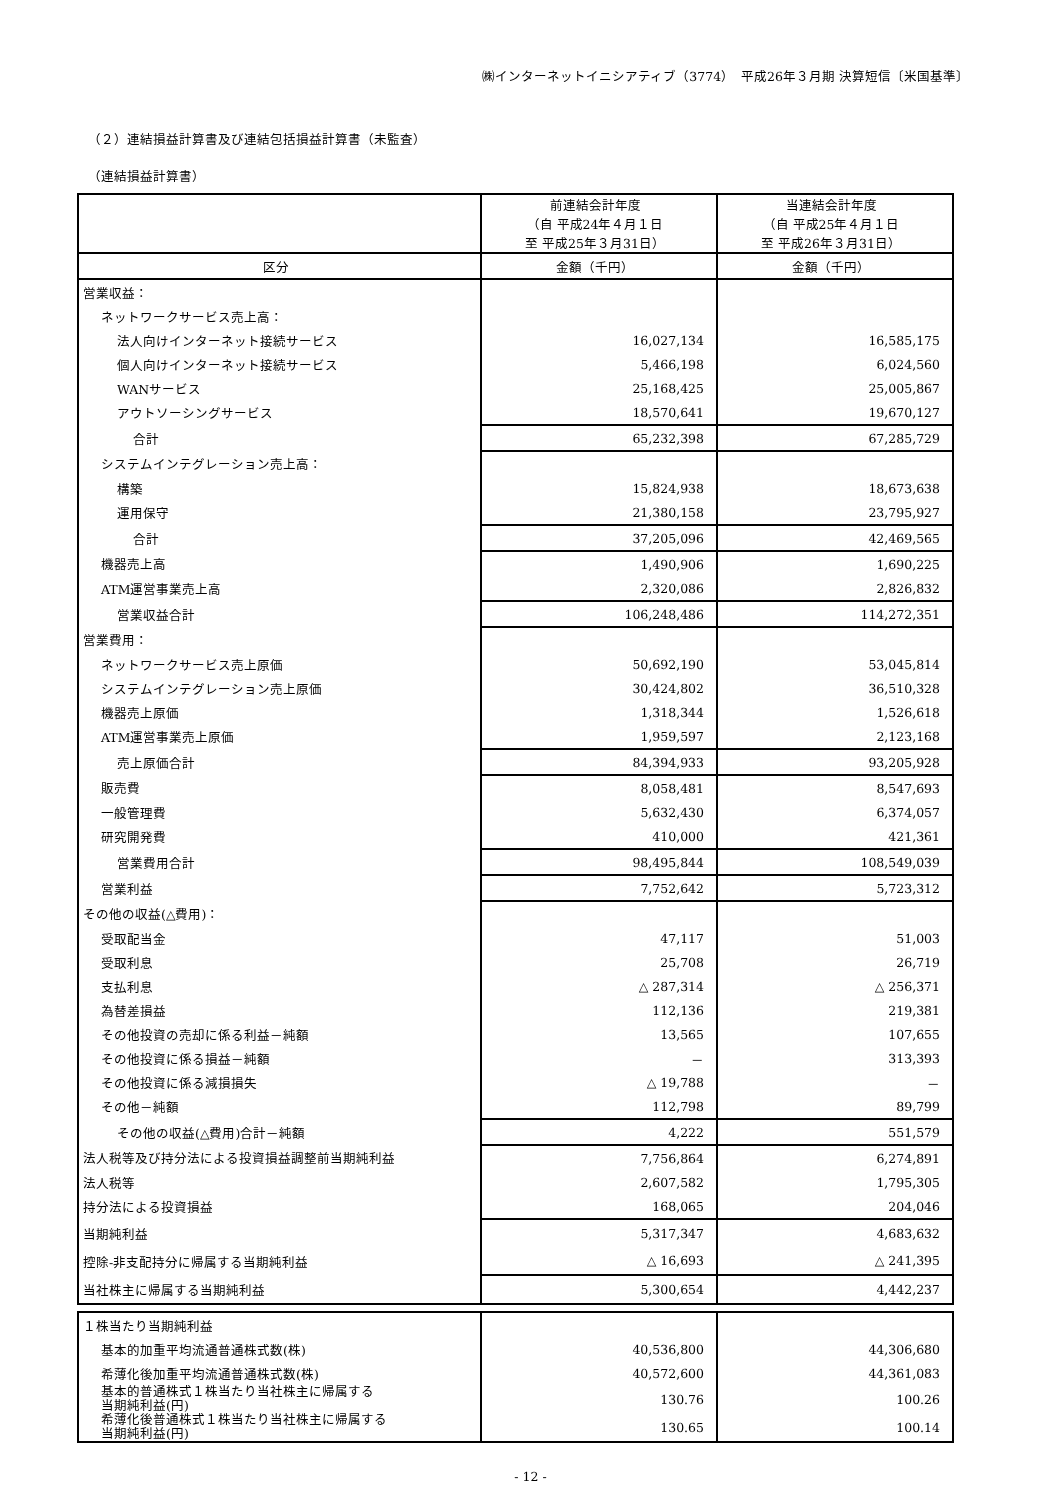㈱インターネットイニシアティブ（3774）　平成26年３月期 決算短信〔米国基準〕
（２）連結損益計算書及び連結包括損益計算書（未監査）
（連結損益計算書）
| | 前連結会計年度 （自 平成24年４月１日 至 平成25年３月31日） | 当連結会計年度 （自 平成25年４月１日 至 平成26年３月31日） |
| --- | --- | --- |
| 区分 | 金額（千円） | 金額（千円） |
| 営業収益： | | |
| ネットワークサービス売上高： | | |
| 法人向けインターネット接続サービス | 16,027,134 | 16,585,175 |
| 個人向けインターネット接続サービス | 5,466,198 | 6,024,560 |
| WANサービス | 25,168,425 | 25,005,867 |
| アウトソーシングサービス | 18,570,641 | 19,670,127 |
| 合計 | 65,232,398 | 67,285,729 |
| システムインテグレーション売上高： | | |
| 構築 | 15,824,938 | 18,673,638 |
| 運用保守 | 21,380,158 | 23,795,927 |
| 合計 | 37,205,096 | 42,469,565 |
| 機器売上高 | 1,490,906 | 1,690,225 |
| ATM運営事業売上高 | 2,320,086 | 2,826,832 |
| 営業収益合計 | 106,248,486 | 114,272,351 |
| 営業費用： | | |
| ネットワークサービス売上原価 | 50,692,190 | 53,045,814 |
| システムインテグレーション売上原価 | 30,424,802 | 36,510,328 |
| 機器売上原価 | 1,318,344 | 1,526,618 |
| ATM運営事業売上原価 | 1,959,597 | 2,123,168 |
| 売上原価合計 | 84,394,933 | 93,205,928 |
| 販売費 | 8,058,481 | 8,547,693 |
| 一般管理費 | 5,632,430 | 6,374,057 |
| 研究開発費 | 410,000 | 421,361 |
| 営業費用合計 | 98,495,844 | 108,549,039 |
| 営業利益 | 7,752,642 | 5,723,312 |
| その他の収益(△費用)： | | |
| 受取配当金 | 47,117 | 51,003 |
| 受取利息 | 25,708 | 26,719 |
| 支払利息 | △ 287,314 | △ 256,371 |
| 為替差損益 | 112,136 | 219,381 |
| その他投資の売却に係る利益－純額 | 13,565 | 107,655 |
| その他投資に係る損益－純額 | － | 313,393 |
| その他投資に係る減損損失 | △ 19,788 | － |
| その他－純額 | 112,798 | 89,799 |
| その他の収益(△費用)合計－純額 | 4,222 | 551,579 |
| 法人税等及び持分法による投資損益調整前当期純利益 | 7,756,864 | 6,274,891 |
| 法人税等 | 2,607,582 | 1,795,305 |
| 持分法による投資損益 | 168,065 | 204,046 |
| 当期純利益 | 5,317,347 | 4,683,632 |
| 控除-非支配持分に帰属する当期純利益 | △ 16,693 | △ 241,395 |
| 当社株主に帰属する当期純利益 | 5,300,654 | 4,442,237 |
| １株当たり当期純利益 | | |
| 基本的加重平均流通普通株式数(株) | 40,536,800 | 44,306,680 |
| 希薄化後加重平均流通普通株式数(株) | 40,572,600 | 44,361,083 |
| 基本的普通株式１株当たり当社株主に帰属する 当期純利益(円) | 130.76 | 100.26 |
| 希薄化後普通株式１株当たり当社株主に帰属する 当期純利益(円) | 130.65 | 100.14 |
- 12 -